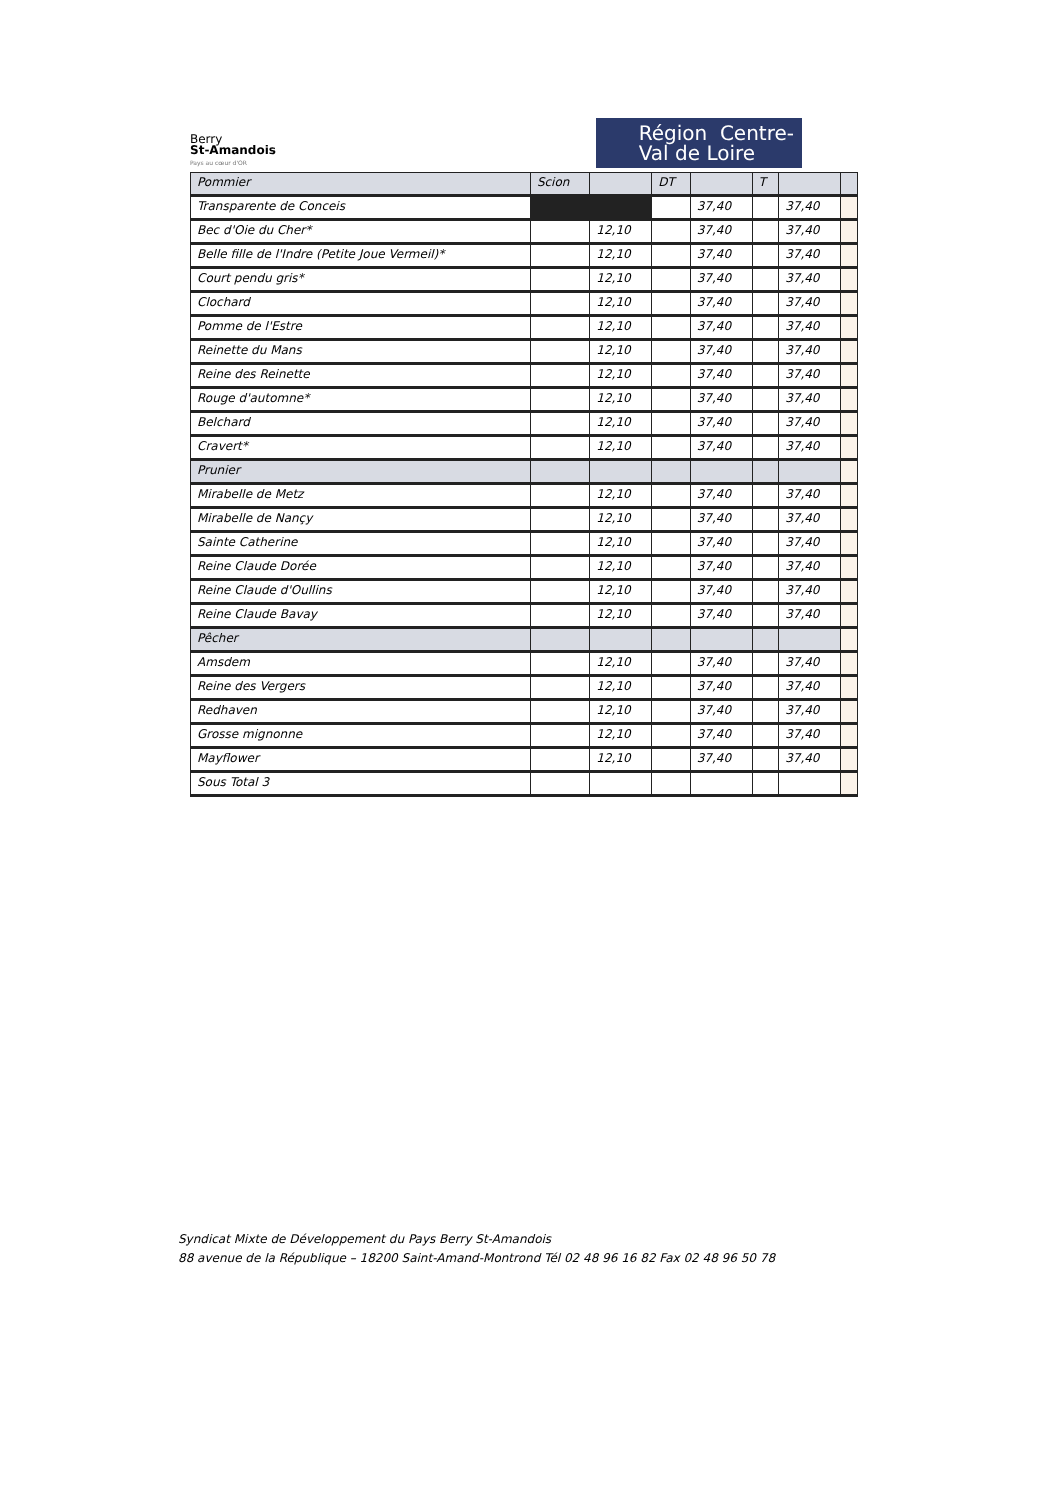Berry
St-Amandois
Pays au cœur d'OR
Région Centre-
Val de Loire
| Pommier | Scion | | DT | | T | | |
| --- | --- | --- | --- | --- | --- | --- | --- |
| Transparente de Conceis | | | | 37,40 | | 37,40 | |
| Bec d'Oie du Cher* | | 12,10 | | 37,40 | | 37,40 | |
| Belle fille de l'Indre (Petite Joue Vermeil)* | | 12,10 | | 37,40 | | 37,40 | |
| Court pendu gris* | | 12,10 | | 37,40 | | 37,40 | |
| Clochard | | 12,10 | | 37,40 | | 37,40 | |
| Pomme de l'Estre | | 12,10 | | 37,40 | | 37,40 | |
| Reinette du Mans | | 12,10 | | 37,40 | | 37,40 | |
| Reine des Reinette | | 12,10 | | 37,40 | | 37,40 | |
| Rouge d'automne* | | 12,10 | | 37,40 | | 37,40 | |
| Belchard | | 12,10 | | 37,40 | | 37,40 | |
| Cravert* | | 12,10 | | 37,40 | | 37,40 | |
| Prunier | | | | | | | |
| Mirabelle de Metz | | 12,10 | | 37,40 | | 37,40 | |
| Mirabelle de Nançy | | 12,10 | | 37,40 | | 37,40 | |
| Sainte Catherine | | 12,10 | | 37,40 | | 37,40 | |
| Reine Claude Dorée | | 12,10 | | 37,40 | | 37,40 | |
| Reine Claude d'Oullins | | 12,10 | | 37,40 | | 37,40 | |
| Reine Claude Bavay | | 12,10 | | 37,40 | | 37,40 | |
| Pêcher | | | | | | | |
| Amsdem | | 12,10 | | 37,40 | | 37,40 | |
| Reine des Vergers | | 12,10 | | 37,40 | | 37,40 | |
| Redhaven | | 12,10 | | 37,40 | | 37,40 | |
| Grosse mignonne | | 12,10 | | 37,40 | | 37,40 | |
| Mayflower | | 12,10 | | 37,40 | | 37,40 | |
| Sous Total 3 | | | | | | | |
Syndicat Mixte de Développement du Pays Berry St-Amandois
88 avenue de la République – 18200 Saint-Amand-Montrond Tél 02 48 96 16 82 Fax 02 48 96 50 78